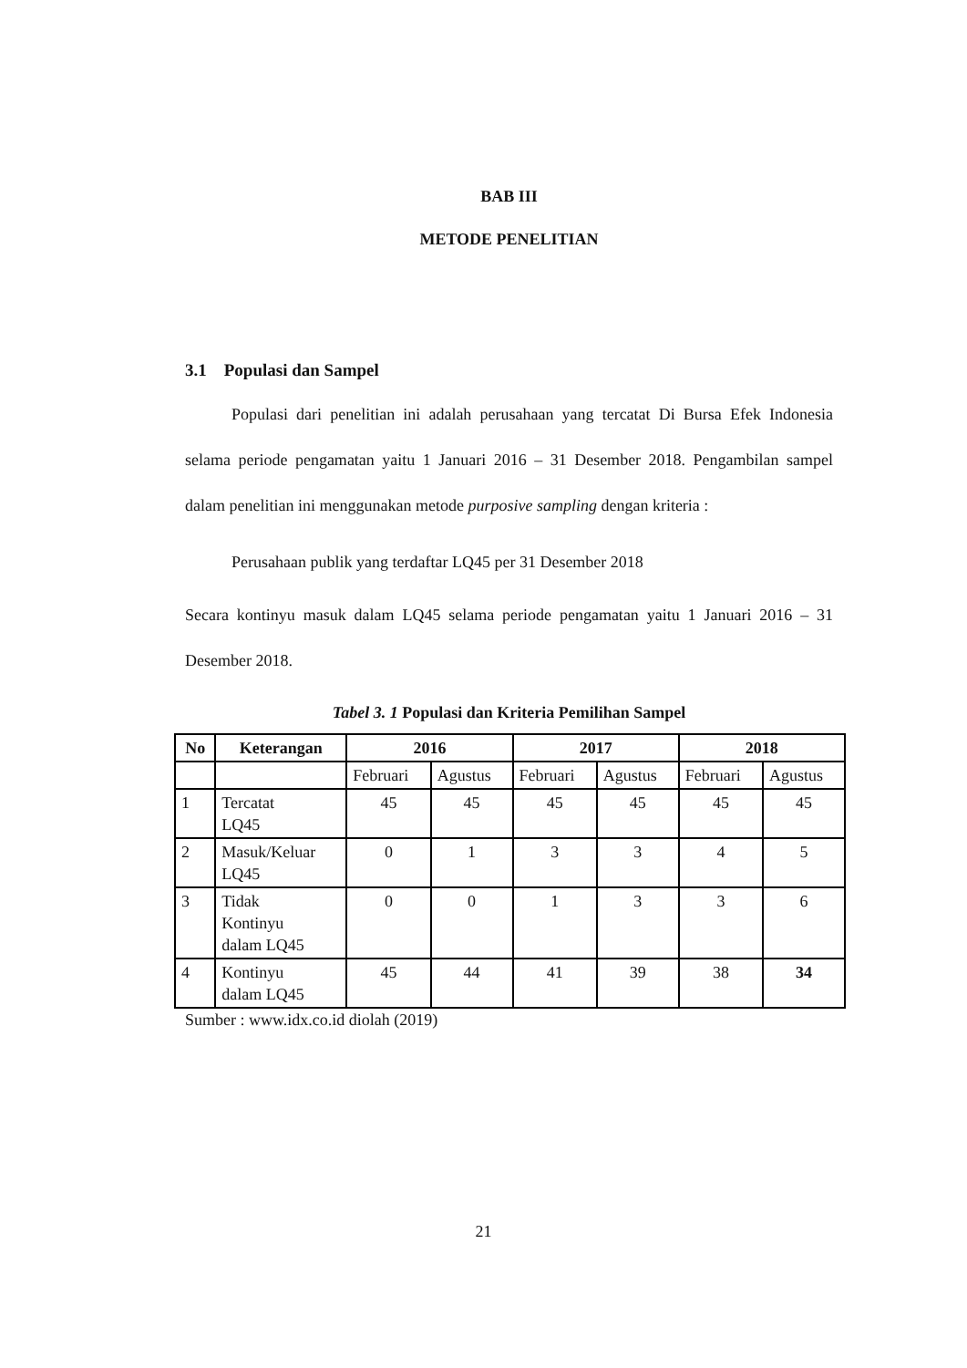BAB III
METODE PENELITIAN
3.1 Populasi dan Sampel
Populasi dari penelitian ini adalah perusahaan yang tercatat Di Bursa Efek Indonesia selama periode pengamatan yaitu 1 Januari 2016 – 31 Desember 2018. Pengambilan sampel dalam penelitian ini menggunakan metode purposive sampling dengan kriteria :
Perusahaan publik yang terdaftar LQ45 per 31 Desember 2018
Secara kontinyu masuk dalam LQ45 selama periode pengamatan yaitu 1 Januari 2016 – 31 Desember 2018.
Tabel 3. 1 Populasi dan Kriteria Pemilihan Sampel
| No | Keterangan | 2016 | | 2017 | | 2018 | |
| --- | --- | --- | --- | --- | --- | --- | --- |
| | | Februari | Agustus | Februari | Agustus | Februari | Agustus |
| 1 | Tercatat LQ45 | 45 | 45 | 45 | 45 | 45 | 45 |
| 2 | Masuk/Keluar LQ45 | 0 | 1 | 3 | 3 | 4 | 5 |
| 3 | Tidak Kontinyu dalam LQ45 | 0 | 0 | 1 | 3 | 3 | 6 |
| 4 | Kontinyu dalam LQ45 | 45 | 44 | 41 | 39 | 38 | 34 |
Sumber : www.idx.co.id diolah (2019)
21